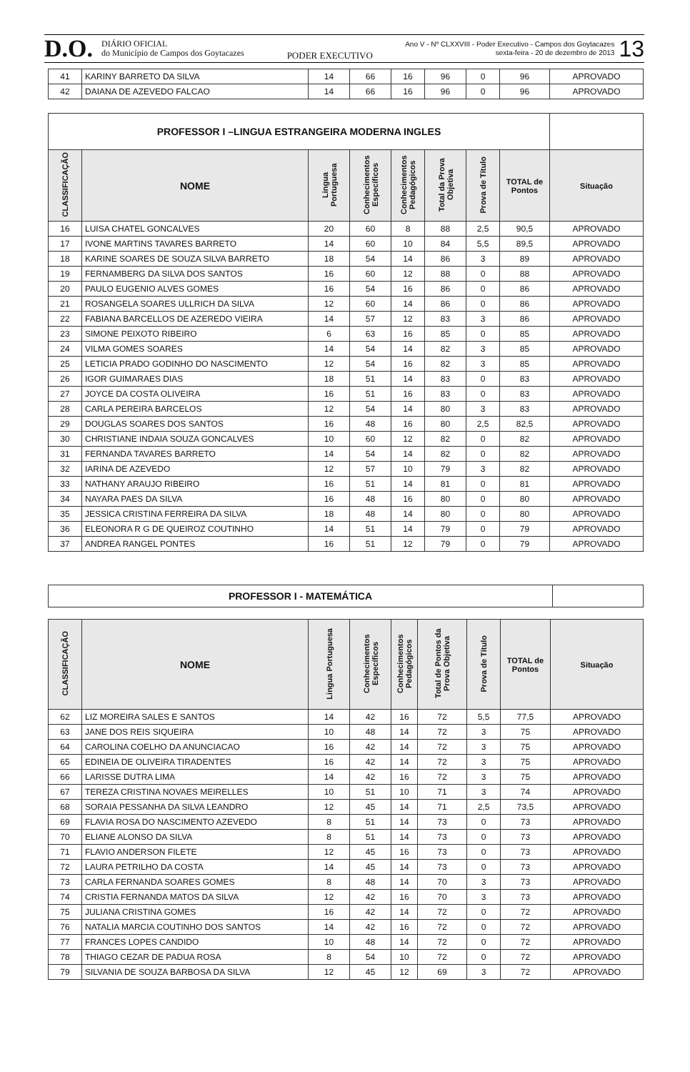D.O.
DIÁRIO OFICIAL
do Município de Campos dos Goytacazes
PODER EXECUTIVO
Ano V - Nº CLXXVIII - Poder Executivo - Campos dos Goytacazes
sexta-feira - 20 de dezembro de 2013
13
| 41 | KARINY BARRETO DA SILVA | 14 | 66 | 16 | 96 | 0 | 96 | APROVADO |
| 42 | DAIANA DE AZEVEDO FALCAO | 14 | 66 | 16 | 96 | 0 | 96 | APROVADO |
| PROFESSOR I –LINGUA ESTRANGEIRA MODERNA INGLES | | | | | | | | |
| CLASSIFICAÇÃO | NOME | Lingua Portuguesa | Conhecimentos Específicos | Conhecimentos Pedagógicos | Total da Prova Objetiva | Prova de Título | TOTAL de Pontos | Situação |
| 16 | LUISA CHATEL GONCALVES | 20 | 60 | 8 | 88 | 2,5 | 90,5 | APROVADO |
| 17 | IVONE MARTINS TAVARES BARRETO | 14 | 60 | 10 | 84 | 5,5 | 89,5 | APROVADO |
| 18 | KARINE SOARES DE SOUZA SILVA BARRETO | 18 | 54 | 14 | 86 | 3 | 89 | APROVADO |
| 19 | FERNAMBERG DA SILVA DOS SANTOS | 16 | 60 | 12 | 88 | 0 | 88 | APROVADO |
| 20 | PAULO EUGENIO ALVES GOMES | 16 | 54 | 16 | 86 | 0 | 86 | APROVADO |
| 21 | ROSANGELA SOARES ULLRICH DA SILVA | 12 | 60 | 14 | 86 | 0 | 86 | APROVADO |
| 22 | FABIANA BARCELLOS DE AZEREDO VIEIRA | 14 | 57 | 12 | 83 | 3 | 86 | APROVADO |
| 23 | SIMONE PEIXOTO RIBEIRO | 6 | 63 | 16 | 85 | 0 | 85 | APROVADO |
| 24 | VILMA GOMES SOARES | 14 | 54 | 14 | 82 | 3 | 85 | APROVADO |
| 25 | LETICIA PRADO GODINHO DO NASCIMENTO | 12 | 54 | 16 | 82 | 3 | 85 | APROVADO |
| 26 | IGOR GUIMARAES DIAS | 18 | 51 | 14 | 83 | 0 | 83 | APROVADO |
| 27 | JOYCE DA COSTA OLIVEIRA | 16 | 51 | 16 | 83 | 0 | 83 | APROVADO |
| 28 | CARLA PEREIRA BARCELOS | 12 | 54 | 14 | 80 | 3 | 83 | APROVADO |
| 29 | DOUGLAS SOARES DOS SANTOS | 16 | 48 | 16 | 80 | 2,5 | 82,5 | APROVADO |
| 30 | CHRISTIANE INDAIA SOUZA GONCALVES | 10 | 60 | 12 | 82 | 0 | 82 | APROVADO |
| 31 | FERNANDA TAVARES BARRETO | 14 | 54 | 14 | 82 | 0 | 82 | APROVADO |
| 32 | IARINA DE AZEVEDO | 12 | 57 | 10 | 79 | 3 | 82 | APROVADO |
| 33 | NATHANY ARAUJO RIBEIRO | 16 | 51 | 14 | 81 | 0 | 81 | APROVADO |
| 34 | NAYARA PAES DA SILVA | 16 | 48 | 16 | 80 | 0 | 80 | APROVADO |
| 35 | JESSICA CRISTINA FERREIRA DA SILVA | 18 | 48 | 14 | 80 | 0 | 80 | APROVADO |
| 36 | ELEONORA R G DE QUEIROZ COUTINHO | 14 | 51 | 14 | 79 | 0 | 79 | APROVADO |
| 37 | ANDREA RANGEL PONTES | 16 | 51 | 12 | 79 | 0 | 79 | APROVADO |
| PROFESSOR I - MATEMÁTICA | |
| CLASSIFICAÇÃO | NOME | Lingua Portuguesa | Conhecimentos Específicos | Conhecimentos Pedagógicos | Total de Pontos da Prova Objetiva | Prova de Título | TOTAL de Pontos | Situação |
| --- | --- | --- | --- | --- | --- | --- | --- | --- |
| 62 | LIZ MOREIRA SALES E SANTOS | 14 | 42 | 16 | 72 | 5,5 | 77,5 | APROVADO |
| 63 | JANE DOS REIS SIQUEIRA | 10 | 48 | 14 | 72 | 3 | 75 | APROVADO |
| 64 | CAROLINA COELHO DA ANUNCIACAO | 16 | 42 | 14 | 72 | 3 | 75 | APROVADO |
| 65 | EDINEIA DE OLIVEIRA TIRADENTES | 16 | 42 | 14 | 72 | 3 | 75 | APROVADO |
| 66 | LARISSE DUTRA LIMA | 14 | 42 | 16 | 72 | 3 | 75 | APROVADO |
| 67 | TEREZA CRISTINA NOVAES MEIRELLES | 10 | 51 | 10 | 71 | 3 | 74 | APROVADO |
| 68 | SORAIA PESSANHA DA SILVA LEANDRO | 12 | 45 | 14 | 71 | 2,5 | 73,5 | APROVADO |
| 69 | FLAVIA ROSA DO NASCIMENTO AZEVEDO | 8 | 51 | 14 | 73 | 0 | 73 | APROVADO |
| 70 | ELIANE ALONSO DA SILVA | 8 | 51 | 14 | 73 | 0 | 73 | APROVADO |
| 71 | FLAVIO ANDERSON FILETE | 12 | 45 | 16 | 73 | 0 | 73 | APROVADO |
| 72 | LAURA PETRILHO DA COSTA | 14 | 45 | 14 | 73 | 0 | 73 | APROVADO |
| 73 | CARLA FERNANDA SOARES GOMES | 8 | 48 | 14 | 70 | 3 | 73 | APROVADO |
| 74 | CRISTIA FERNANDA MATOS DA SILVA | 12 | 42 | 16 | 70 | 3 | 73 | APROVADO |
| 75 | JULIANA CRISTINA GOMES | 16 | 42 | 14 | 72 | 0 | 72 | APROVADO |
| 76 | NATALIA MARCIA COUTINHO DOS SANTOS | 14 | 42 | 16 | 72 | 0 | 72 | APROVADO |
| 77 | FRANCES LOPES CANDIDO | 10 | 48 | 14 | 72 | 0 | 72 | APROVADO |
| 78 | THIAGO CEZAR DE PADUA ROSA | 8 | 54 | 10 | 72 | 0 | 72 | APROVADO |
| 79 | SILVANIA DE SOUZA BARBOSA DA SILVA | 12 | 45 | 12 | 69 | 3 | 72 | APROVADO |